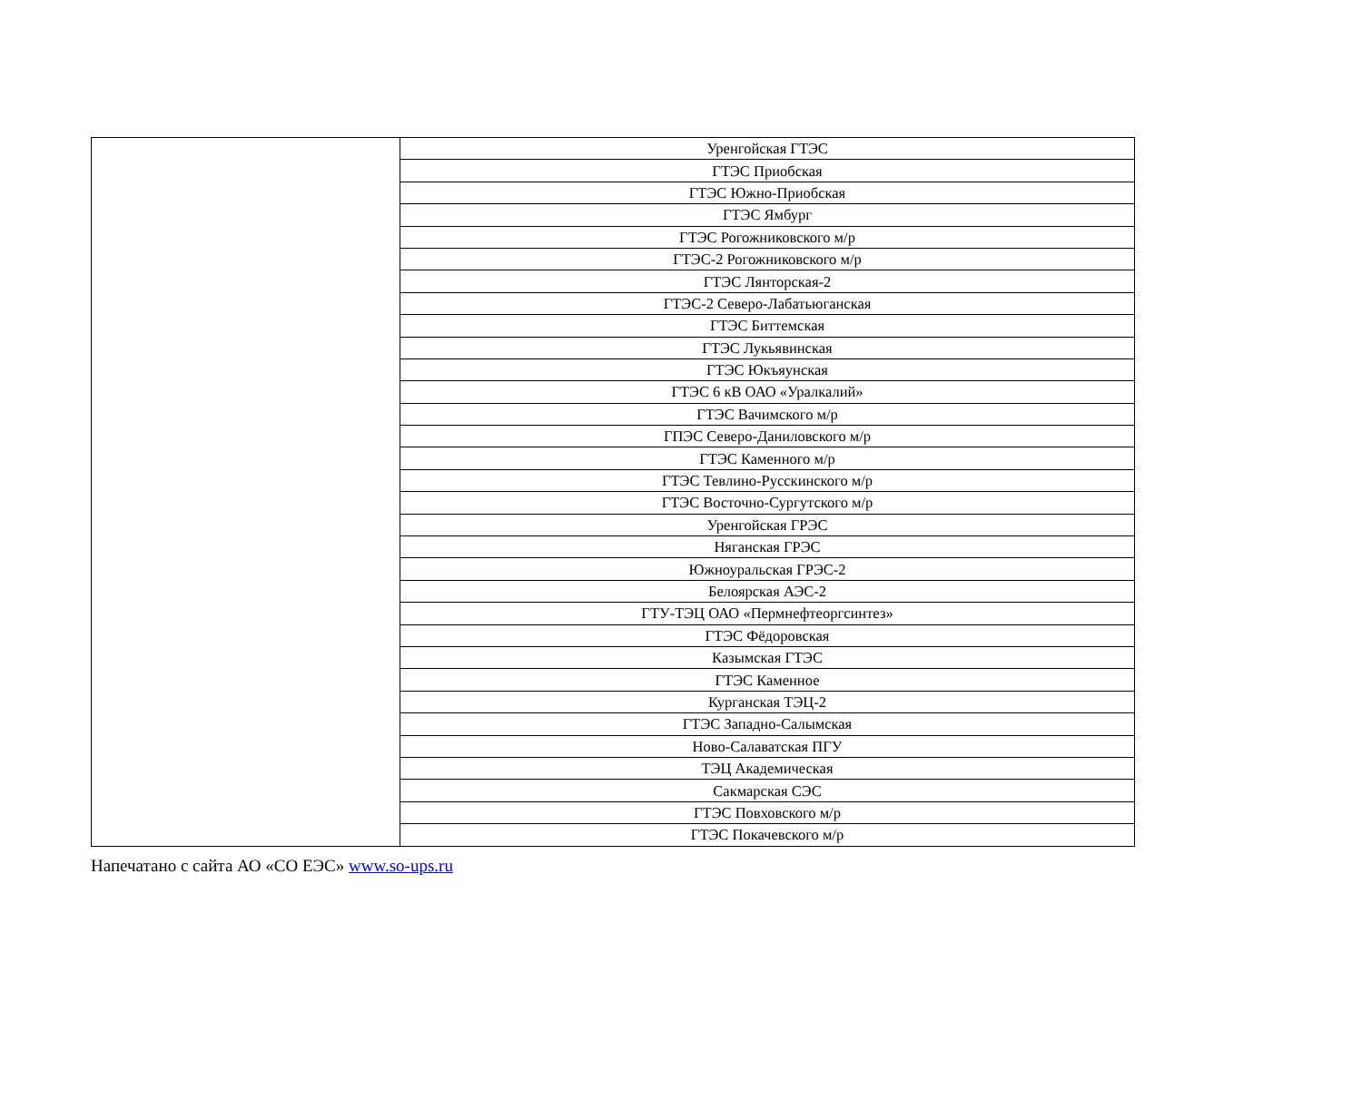| | Уренгойская ГТЭС |
| | ГТЭС Приобская |
| | ГТЭС Южно-Приобская |
| | ГТЭС Ямбург |
| | ГТЭС Рогожниковского м/р |
| | ГТЭС-2 Рогожниковского м/р |
| | ГТЭС Лянторская-2 |
| | ГТЭС-2 Северо-Лабатьюганская |
| | ГТЭС Биттемская |
| | ГТЭС Лукьявинская |
| | ГТЭС Юкъяунская |
| | ГТЭС 6 кВ ОАО «Уралкалий» |
| | ГТЭС Вачимского м/р |
| | ГПЭС Северо-Даниловского м/р |
| | ГТЭС Каменного м/р |
| | ГТЭС Тевлино-Русскинского м/р |
| | ГТЭС Восточно-Сургутского м/р |
| | Уренгойская ГРЭС |
| | Няганская ГРЭС |
| | Южноуральская ГРЭС-2 |
| | Белоярская АЭС-2 |
| | ГТУ-ТЭЦ ОАО «Пермнефтеоргсинтез» |
| | ГТЭС Фёдоровская |
| | Казымская ГТЭС |
| | ГТЭС Каменное |
| | Курганская ТЭЦ-2 |
| | ГТЭС Западно-Салымская |
| | Ново-Салаватская ПГУ |
| | ТЭЦ Академическая |
| | Сакмарская СЭС |
| | ГТЭС Повховского м/р |
| | ГТЭС Покачевского м/р |
Напечатано с сайта АО «СО ЕЭС» www.so-ups.ru